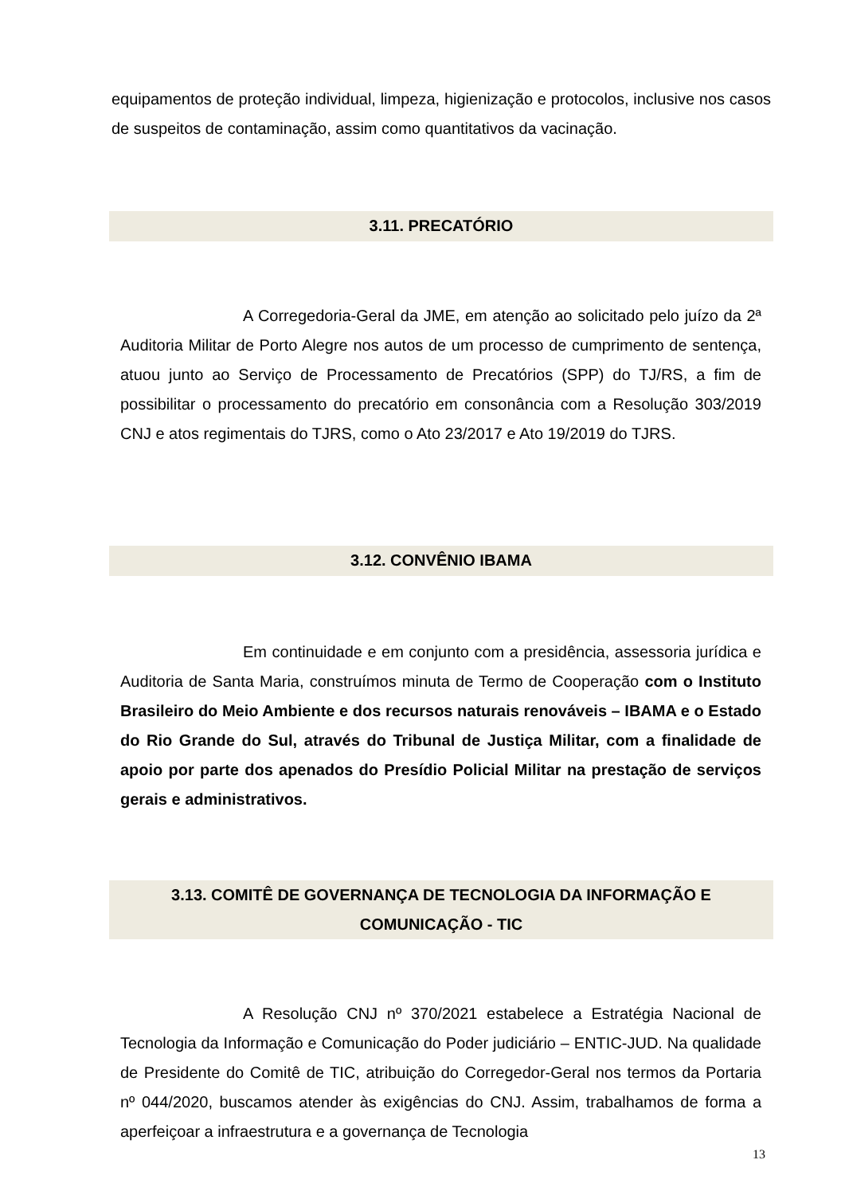equipamentos de proteção individual, limpeza, higienização e protocolos, inclusive nos casos de suspeitos de contaminação, assim como quantitativos da vacinação.
3.11. PRECATÓRIO
A Corregedoria-Geral da JME, em atenção ao solicitado pelo juízo da 2ª Auditoria Militar de Porto Alegre nos autos de um processo de cumprimento de sentença, atuou junto ao Serviço de Processamento de Precatórios (SPP) do TJ/RS, a fim de possibilitar o processamento do precatório em consonância com a Resolução 303/2019 CNJ e atos regimentais do TJRS, como o Ato 23/2017 e Ato 19/2019 do TJRS.
3.12. CONVÊNIO IBAMA
Em continuidade e em conjunto com a presidência, assessoria jurídica e Auditoria de Santa Maria, construímos minuta de Termo de Cooperação com o Instituto Brasileiro do Meio Ambiente e dos recursos naturais renováveis – IBAMA e o Estado do Rio Grande do Sul, através do Tribunal de Justiça Militar, com a finalidade de apoio por parte dos apenados do Presídio Policial Militar na prestação de serviços gerais e administrativos.
3.13. COMITÊ DE GOVERNANÇA DE TECNOLOGIA DA INFORMAÇÃO E
COMUNICAÇÃO - TIC
A Resolução CNJ nº 370/2021 estabelece a Estratégia Nacional de Tecnologia da Informação e Comunicação do Poder judiciário – ENTIC-JUD. Na qualidade de Presidente do Comitê de TIC, atribuição do Corregedor-Geral nos termos da Portaria nº 044/2020, buscamos atender às exigências do CNJ. Assim, trabalhamos de forma a aperfeiçoar a infraestrutura e a governança de Tecnologia
13